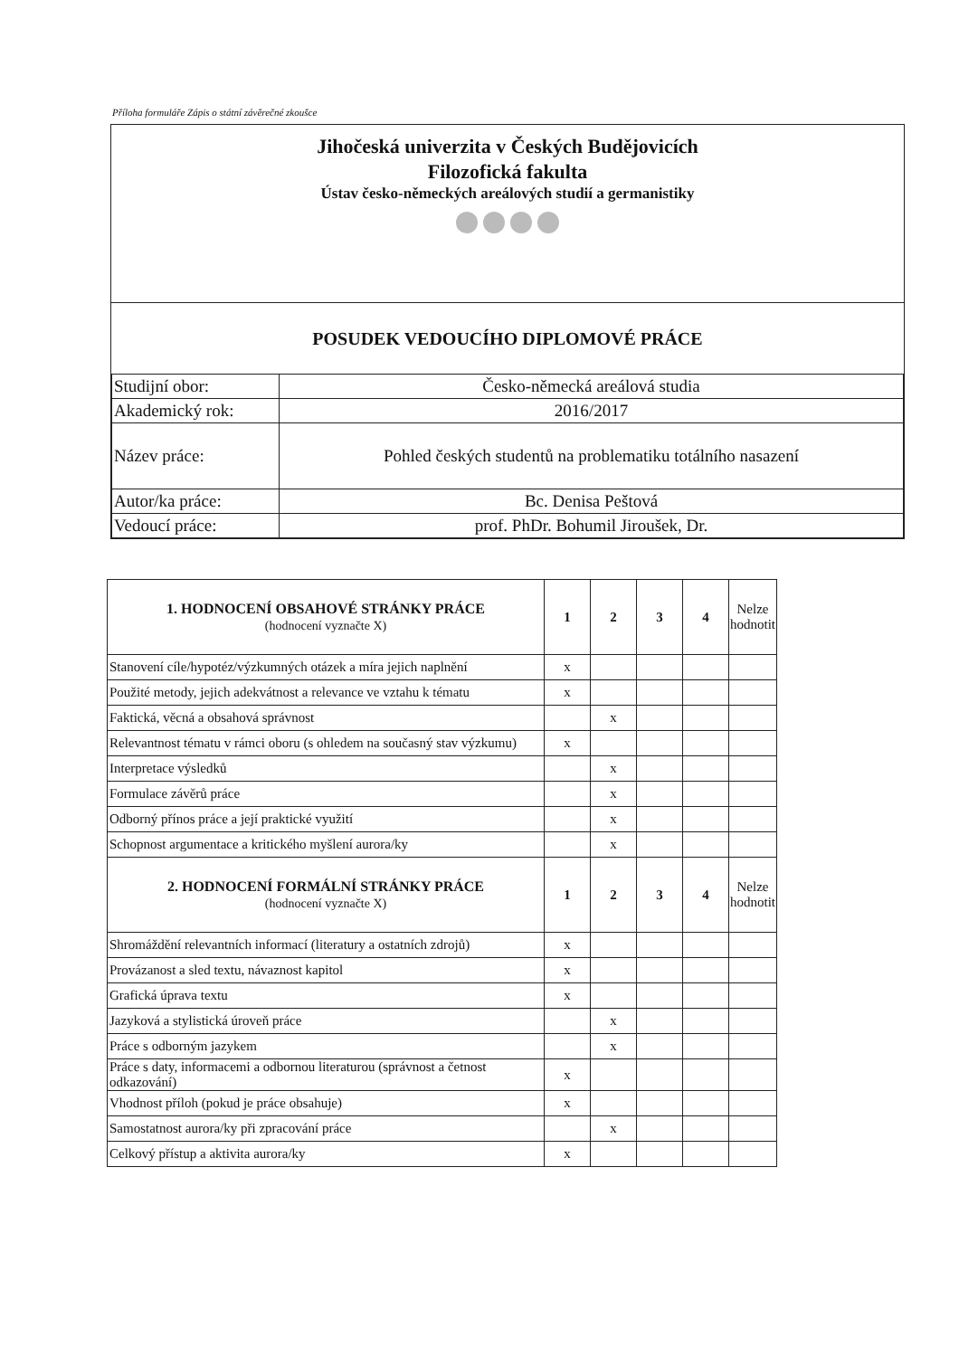Příloha formuláře Zápis o státní závěrečné zkoušce
Jihočeská univerzita v Českých Budějovicích
Filozofická fakulta
Ústav česko-německých areálových studií a germanistiky
POSUDEK VEDOUCÍHO DIPLOMOVÉ PRÁCE
| Studijní obor: | Česko-německá areálová studia |
| Akademický rok: | 2016/2017 |
| Název práce: | Pohled českých studentů na problematiku totálního nasazení |
| Autor/ka práce: | Bc. Denisa Peštová |
| Vedoucí práce: | prof. PhDr. Bohumil Jiroušek, Dr. |
| 1. HODNOCENÍ OBSAHOVÉ STRÁNKY PRÁCE (hodnocení vyznačte X) | 1 | 2 | 3 | 4 | Nelze hodnotit |
| --- | --- | --- | --- | --- | --- |
| Stanovení cíle/hypotéz/výzkumných otázek a míra jejich naplnění | x | | | | |
| Použité metody, jejich adekvátnost a relevance ve vztahu k tématu | x | | | | |
| Faktická, věcná a obsahová správnost | | x | | | |
| Relevantnost tématu v rámci oboru (s ohledem na současný stav výzkumu) | x | | | | |
| Interpretace výsledků | | x | | | |
| Formulace závěrů práce | | x | | | |
| Odborný přínos práce a její praktické využití | | x | | | |
| Schopnost argumentace a kritického myšlení aurora/ky | | x | | | |
| 2. HODNOCENÍ FORMÁLNÍ STRÁNKY PRÁCE (hodnocení vyznačte X) | 1 | 2 | 3 | 4 | Nelze hodnotit |
| Shromáždění relevantních informací (literatury a ostatních zdrojů) | x | | | | |
| Provázanost a sled textu, návaznost kapitol | x | | | | |
| Grafická úprava textu | x | | | | |
| Jazyková a stylistická úroveň práce | | x | | | |
| Práce s odborným jazykem | | x | | | |
| Práce s daty, informacemi a odbornou literaturou (správnost a četnost odkazování) | x | | | | |
| Vhodnost příloh (pokud je práce obsahuje) | x | | | | |
| Samostatnost aurora/ky při zpracování práce | | x | | | |
| Celkový přístup a aktivita aurora/ky | x | | | | |